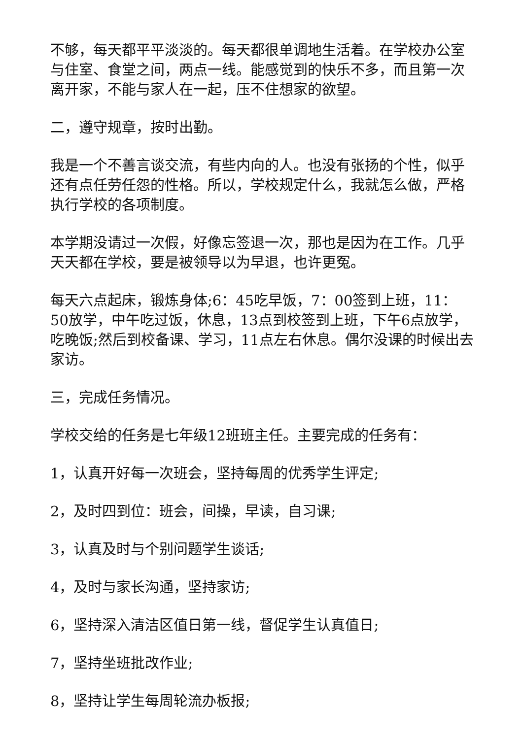不够，每天都平平淡淡的。每天都很单调地生活着。在学校办公室与住室、食堂之间，两点一线。能感觉到的快乐不多，而且第一次离开家，不能与家人在一起，压不住想家的欲望。
二，遵守规章，按时出勤。
我是一个不善言谈交流，有些内向的人。也没有张扬的个性，似乎还有点任劳任怨的性格。所以，学校规定什么，我就怎么做，严格执行学校的各项制度。
本学期没请过一次假，好像忘签退一次，那也是因为在工作。几乎天天都在学校，要是被领导以为早退，也许更冤。
每天六点起床，锻炼身体;6：45吃早饭，7：00签到上班，11：50放学，中午吃过饭，休息，13点到校签到上班，下午6点放学，吃晚饭;然后到校备课、学习，11点左右休息。偶尔没课的时候出去家访。
三，完成任务情况。
学校交给的任务是七年级12班班主任。主要完成的任务有：
1，认真开好每一次班会，坚持每周的优秀学生评定;
2，及时四到位：班会，间操，早读，自习课;
3，认真及时与个别问题学生谈话;
4，及时与家长沟通，坚持家访;
6，坚持深入清洁区值日第一线，督促学生认真值日;
7，坚持坐班批改作业;
8，坚持让学生每周轮流办板报;